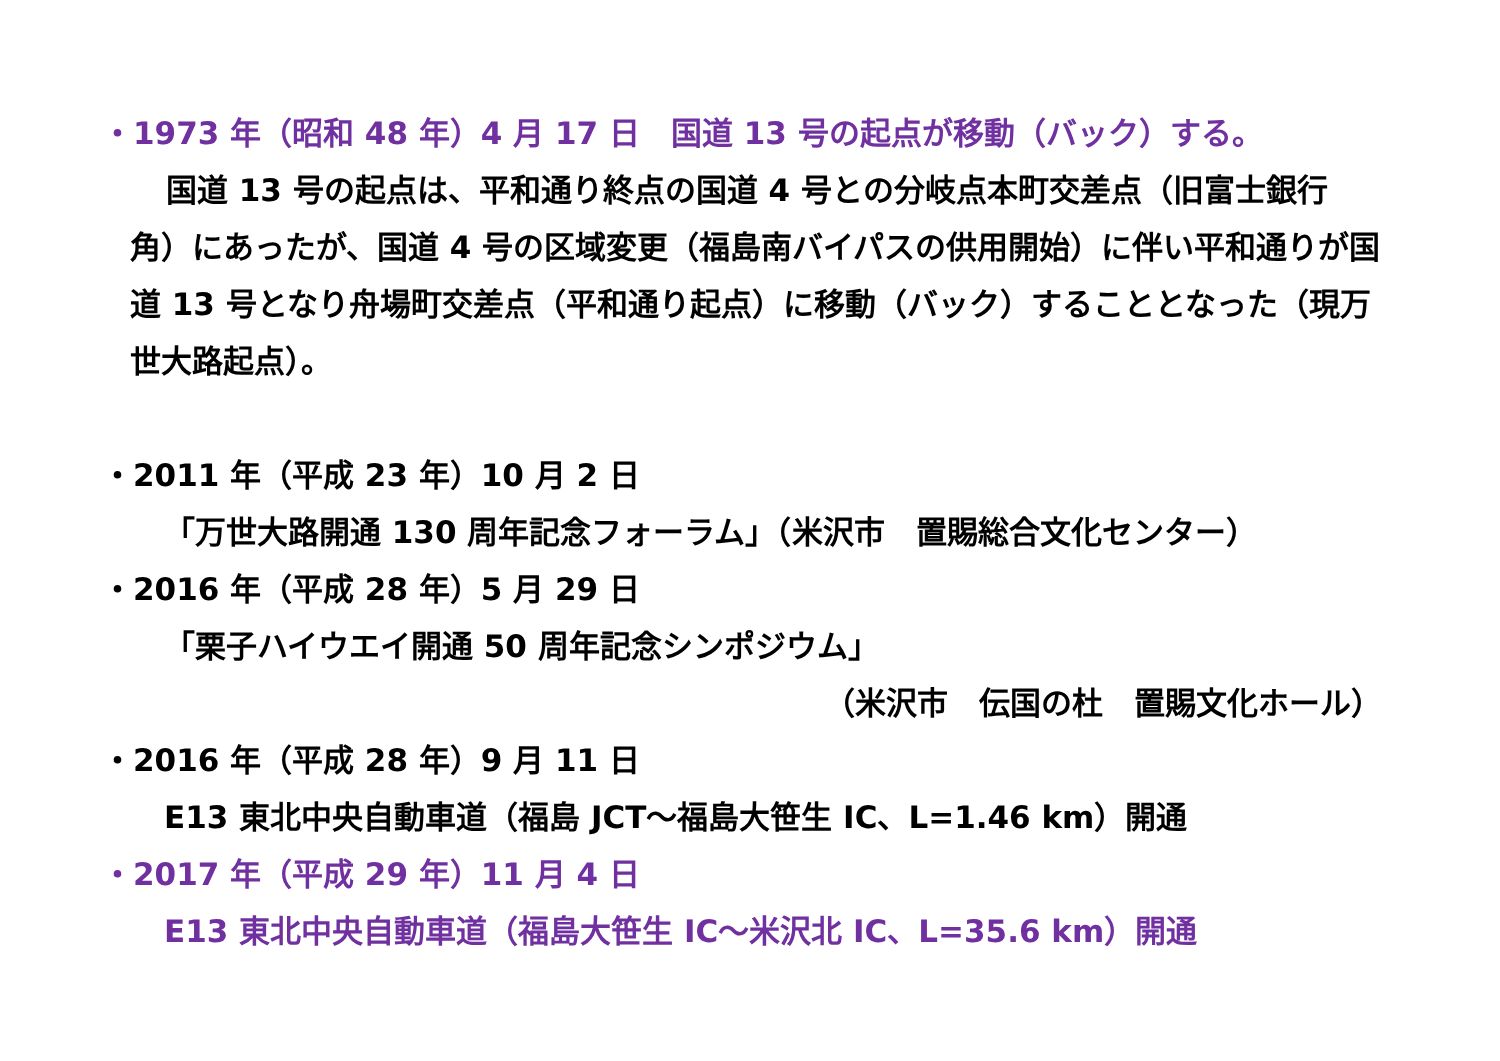・1973 年（昭和 48 年）4 月 17 日　国道 13 号の起点が移動（バック）する。
国道 13 号の起点は、平和通り終点の国道 4 号との分岐点本町交差点（旧富士銀行角）にあったが、国道 4 号の区域変更（福島南バイパスの供用開始）に伴い平和通りが国道 13 号となり舟場町交差点（平和通り起点）に移動（バック）することとなった（現万世大路起点）。
・2011 年（平成 23 年）10 月 2 日
「万世大路開通 130 周年記念フォーラム」（米沢市　置賜総合文化センター）
・2016 年（平成 28 年）5 月 29 日
「栗子ハイウエイ開通 50 周年記念シンポジウム」
（米沢市　伝国の杜　置賜文化ホール）
・2016 年（平成 28 年）9 月 11 日
E13 東北中央自動車道（福島 JCT～福島大笹生 IC、L=1.46 km）開通
・2017 年（平成 29 年）11 月 4 日
E13 東北中央自動車道（福島大笹生 IC～米沢北 IC、L=35.6 km）開通